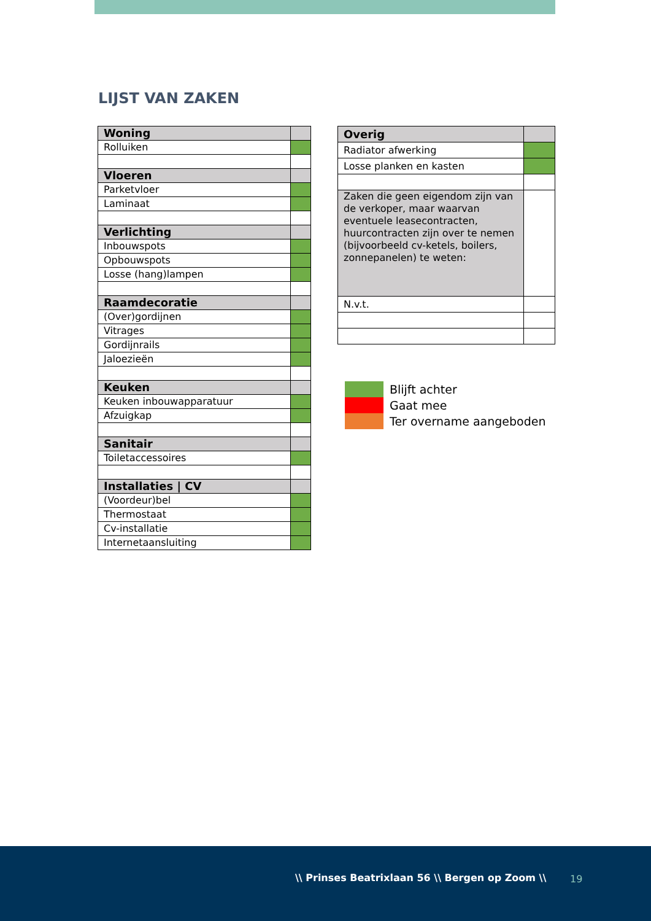LIJST VAN ZAKEN
| Woning | |
| Rolluiken | |
| Vloeren | |
| Parketvloer | |
| Laminaat | |
| Verlichting | |
| Inbouwspots | |
| Opbouwspots | |
| Losse (hang)lampen | |
| Raamdecoratie | |
| (Over)gordijnen | |
| Vitrages | |
| Gordijnrails | |
| Jaloezieën | |
| Keuken | |
| Keuken inbouwapparatuur | |
| Afzuigkap | |
| Sanitair | |
| Toiletaccessoires | |
| Installaties / CV | |
| (Voordeur)bel | |
| Thermostaat | |
| Cv-installatie | |
| Internetaansluiting | |
| Overig | |
| Radiator afwerking | |
| Losse planken en kasten | |
| Zaken die geen eigendom zijn van de verkoper, maar waarvan eventuele leasecontracten, huurcontracten zijn over te nemen (bijvoorbeeld cv-ketels, boilers, zonnepanelen) te weten: | |
| N.v.t. | |
Blijft achter
Gaat mee
Ter overname aangeboden
\\ Prinses Beatrixlaan 56 \\ Bergen op Zoom \\
19